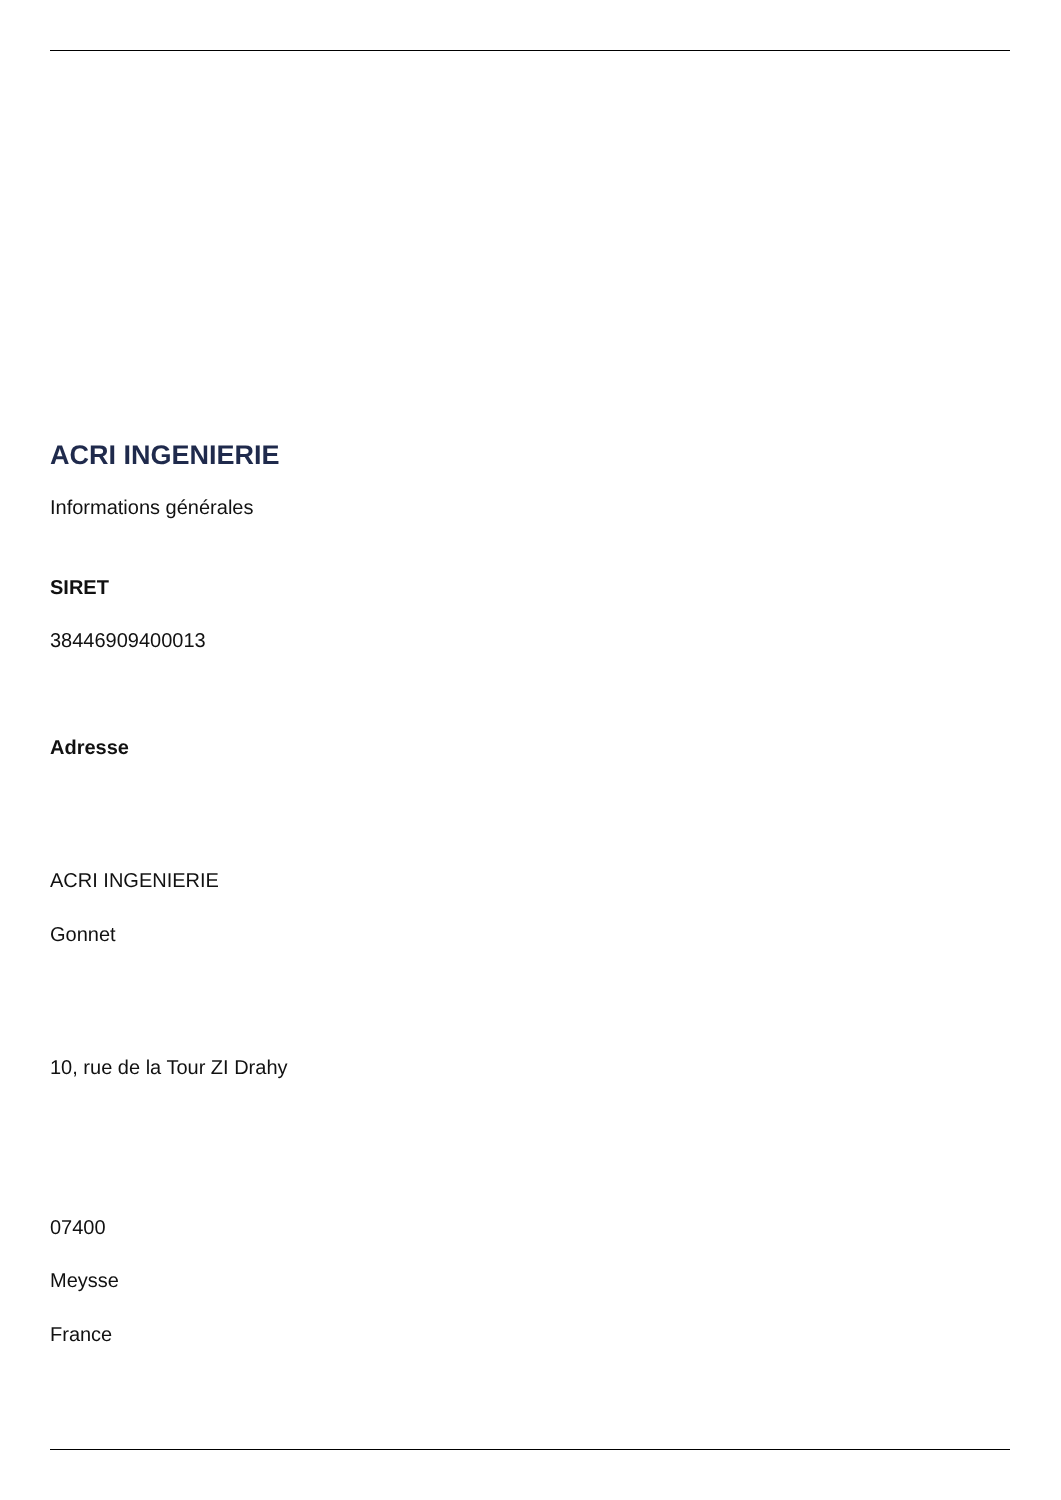ACRI INGENIERIE
Informations générales
SIRET
38446909400013
Adresse
ACRI INGENIERIE
Gonnet
10, rue de la Tour ZI Drahy
07400
Meysse
France